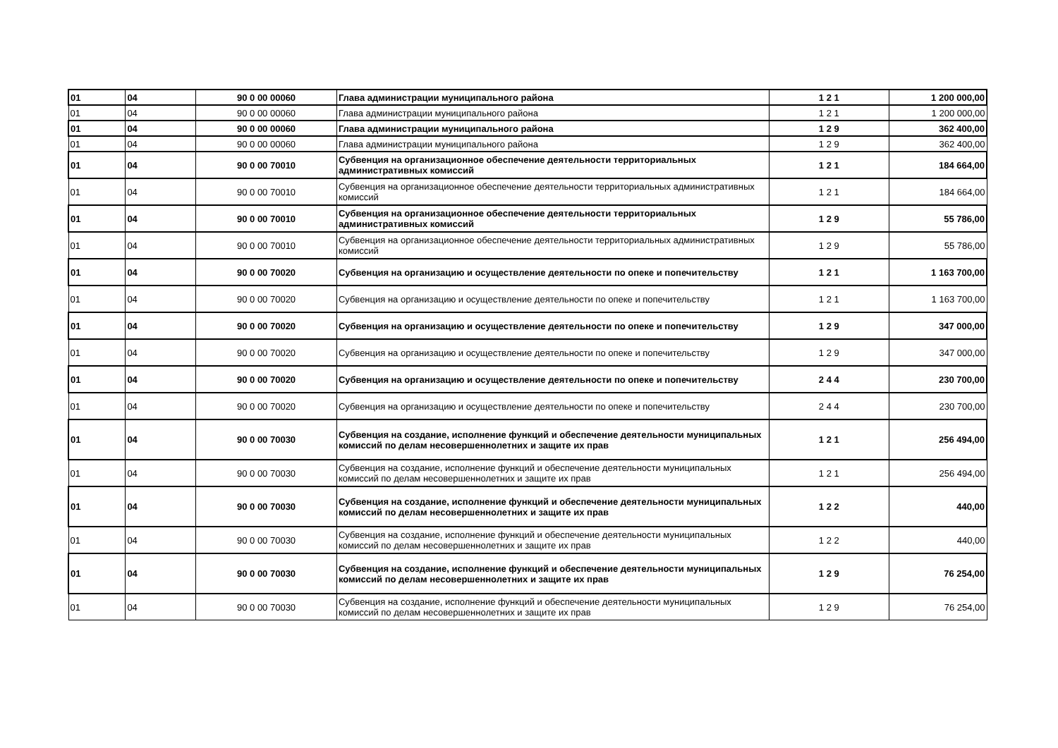| 01 | 04 | 90 0 00 00060 | Глава администрации муниципального района | 1 2 1 | 1 200 000,00 |
| 01 | 04 | 90 0 00 00060 | Глава администрации муниципального района | 1 2 1 | 1 200 000,00 |
| 01 | 04 | 90 0 00 00060 | Глава администрации муниципального района | 1 2 9 | 362 400,00 |
| 01 | 04 | 90 0 00 00060 | Глава администрации муниципального района | 1 2 9 | 362 400,00 |
| 01 | 04 | 90 0 00 70010 | Субвенция на организационное обеспечение деятельности территориальных административных комиссий | 1 2 1 | 184 664,00 |
| 01 | 04 | 90 0 00 70010 | Субвенция на организационное обеспечение деятельности территориальных административных комиссий | 1 2 1 | 184 664,00 |
| 01 | 04 | 90 0 00 70010 | Субвенция на организационное обеспечение деятельности территориальных административных комиссий | 1 2 9 | 55 786,00 |
| 01 | 04 | 90 0 00 70010 | Субвенция на организационное обеспечение деятельности территориальных административных комиссий | 1 2 9 | 55 786,00 |
| 01 | 04 | 90 0 00 70020 | Субвенция на организацию и осуществление деятельности по опеке и попечительству | 1 2 1 | 1 163 700,00 |
| 01 | 04 | 90 0 00 70020 | Субвенция на организацию и осуществление деятельности по опеке и попечительству | 1 2 1 | 1 163 700,00 |
| 01 | 04 | 90 0 00 70020 | Субвенция на организацию и осуществление деятельности по опеке и попечительству | 1 2 9 | 347 000,00 |
| 01 | 04 | 90 0 00 70020 | Субвенция на организацию и осуществление деятельности по опеке и попечительству | 1 2 9 | 347 000,00 |
| 01 | 04 | 90 0 00 70020 | Субвенция на организацию и осуществление деятельности по опеке и попечительству | 2 4 4 | 230 700,00 |
| 01 | 04 | 90 0 00 70020 | Субвенция на организацию и осуществление деятельности по опеке и попечительству | 2 4 4 | 230 700,00 |
| 01 | 04 | 90 0 00 70030 | Субвенция на создание, исполнение функций и обеспечение деятельности муниципальных комиссий по делам несовершеннолетних и защите их прав | 1 2 1 | 256 494,00 |
| 01 | 04 | 90 0 00 70030 | Субвенция на создание, исполнение функций и обеспечение деятельности муниципальных комиссий по делам несовершеннолетних и защите их прав | 1 2 1 | 256 494,00 |
| 01 | 04 | 90 0 00 70030 | Субвенция на создание, исполнение функций и обеспечение деятельности муниципальных комиссий по делам несовершеннолетних и защите их прав | 1 2 2 | 440,00 |
| 01 | 04 | 90 0 00 70030 | Субвенция на создание, исполнение функций и обеспечение деятельности муниципальных комиссий по делам несовершеннолетних и защите их прав | 1 2 2 | 440,00 |
| 01 | 04 | 90 0 00 70030 | Субвенция на создание, исполнение функций и обеспечение деятельности муниципальных комиссий по делам несовершеннолетних и защите их прав | 1 2 9 | 76 254,00 |
| 01 | 04 | 90 0 00 70030 | Субвенция на создание, исполнение функций и обеспечение деятельности муниципальных комиссий по делам несовершеннолетних и защите их прав | 1 2 9 | 76 254,00 |